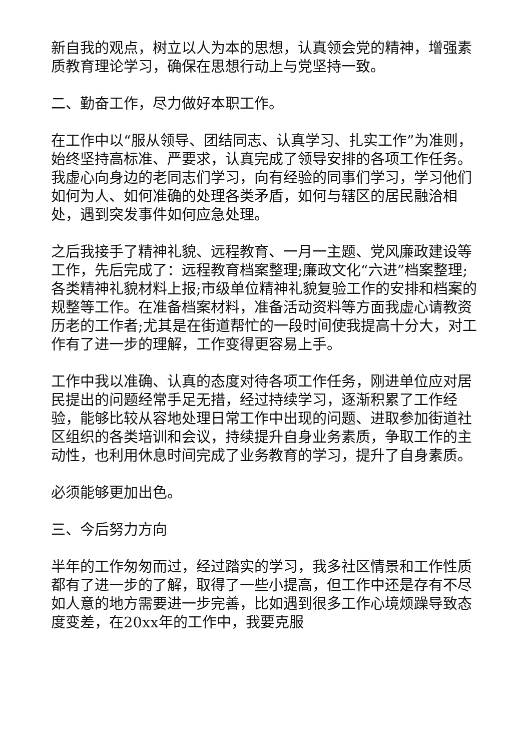新自我的观点，树立以人为本的思想，认真领会党的精神，增强素质教育理论学习，确保在思想行动上与党坚持一致。
二、勤奋工作，尽力做好本职工作。
在工作中以“服从领导、团结同志、认真学习、扎实工作”为准则，始终坚持高标准、严要求，认真完成了领导安排的各项工作任务。我虚心向身边的老同志们学习，向有经验的同事们学习，学习他们如何为人、如何准确的处理各类矛盾，如何与辖区的居民融洽相处，遇到突发事件如何应急处理。
之后我接手了精神礼貌、远程教育、一月一主题、党风廉政建设等工作，先后完成了：远程教育档案整理;廉政文化“六进”档案整理;各类精神礼貌材料上报;市级单位精神礼貌复验工作的安排和档案的规整等工作。在准备档案材料，准备活动资料等方面我虚心请教资历老的工作者;尤其是在街道帮忙的一段时间使我提高十分大，对工作有了进一步的理解，工作变得更容易上手。
工作中我以准确、认真的态度对待各项工作任务，刚进单位应对居民提出的问题经常手足无措，经过持续学习，逐渐积累了工作经验，能够比较从容地处理日常工作中出现的问题、进取参加街道社区组织的各类培训和会议，持续提升自身业务素质，争取工作的主动性，也利用休息时间完成了业务教育的学习，提升了自身素质。
必须能够更加出色。
三、今后努力方向
半年的工作匆匆而过，经过踏实的学习，我多社区情景和工作性质都有了进一步的了解，取得了一些小提高，但工作中还是存有不尽如人意的地方需要进一步完善，比如遇到很多工作心境烦躁导致态度变差，在20xx年的工作中，我要克服